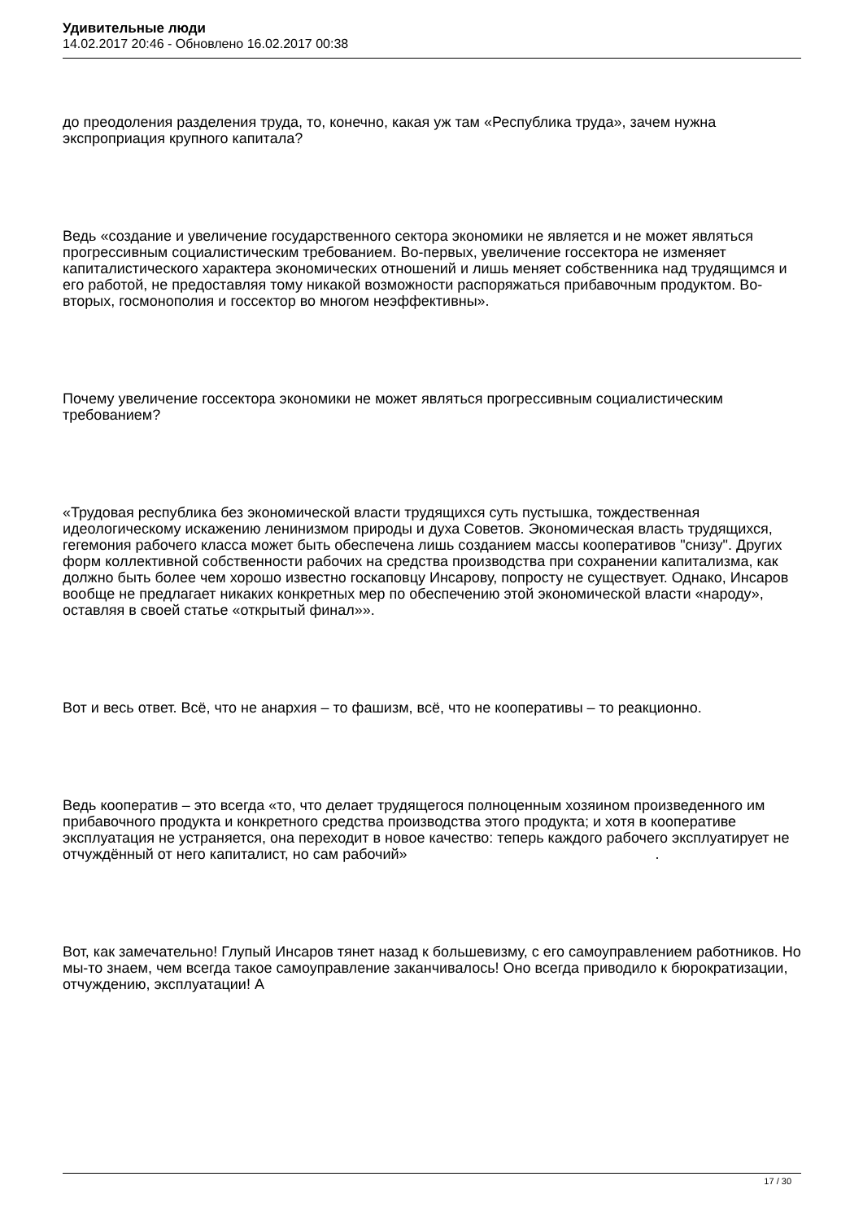Удивительные люди
14.02.2017 20:46 - Обновлено 16.02.2017 00:38
до преодоления разделения труда, то, конечно, какая уж там «Республика труда», зачем нужна экспроприация крупного капитала?
Ведь «создание и увеличение государственного сектора экономики не является и не может являться прогрессивным социалистическим требованием. Во-первых, увеличение госсектора не изменяет капиталистического характера экономических отношений и лишь меняет собственника над трудящимся и его работой, не предоставляя тому никакой возможности распоряжаться прибавочным продуктом. Во-вторых, госмонополия и госсектор во многом неэффективны».
Почему увеличение госсектора экономики не может являться прогрессивным социалистическим требованием?
«Трудовая республика без экономической власти трудящихся суть пустышка, тождественная идеологическому искажению ленинизмом природы и духа Советов. Экономическая власть трудящихся, гегемония рабочего класса может быть обеспечена лишь созданием массы кооперативов "снизу". Других форм коллективной собственности рабочих на средства производства при сохранении капитализма, как должно быть более чем хорошо известно госкаповцу Инсарову, попросту не существует. Однако, Инсаров вообще не предлагает никаких конкретных мер по обеспечению этой экономической власти «народу», оставляя в своей статье «открытый финал»».
Вот и весь ответ. Всё, что не анархия – то фашизм, всё, что не кооперативы – то реакционно.
Ведь кооператив – это всегда «то, что делает трудящегося полноценным хозяином произведенного им прибавочного продукта и конкретного средства производства этого продукта; и хотя в кооперативе эксплуатация не устраняется, она переходит в новое качество: теперь каждого рабочего эксплуатирует не отчуждённый от него капиталист, но сам рабочий».
Вот, как замечательно! Глупый Инсаров тянет назад к большевизму, с его самоуправлением работников. Но мы-то знаем, чем всегда такое самоуправление заканчивалось! Оно всегда приводило к бюрократизации, отчуждению, эксплуатации! А
17 / 30